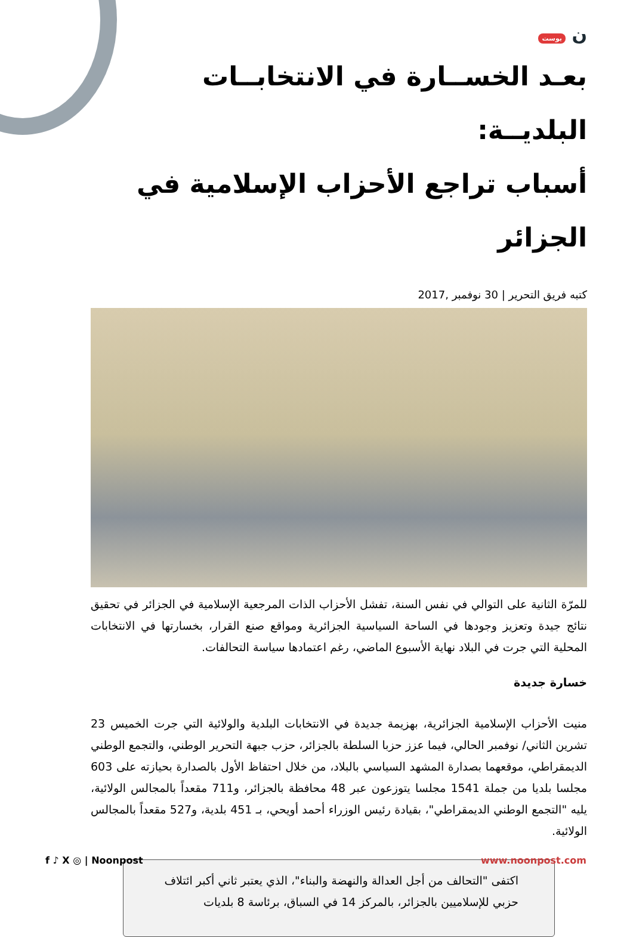ن بوست
بعـد الخســارة في الانتخابــات البلديــة:
أسباب تراجع الأحزاب الإسلامية في الجزائر
كتبه فريق التحرير | 30 نوفمبر ,2017
للمرّة الثانية على التوالي في نفس السنة، تفشل الأحزاب الذات المرجعية الإسلامية في الجزائر في تحقيق نتائج جيدة وتعزيز وجودها في الساحة السياسية الجزائرية ومواقع صنع القرار، بخسارتها في الانتخابات المحلية التي جرت في البلاد نهاية الأسبوع الماضي، رغم اعتمادها سياسة التحالفات.
خسارة جديدة
منيت الأحزاب الإسلامية الجزائرية، بهزيمة جديدة في الانتخابات البلدية والولائية التي جرت الخميس 23 تشرين الثاني/ نوفمبر الحالي، فيما عزز حزبا السلطة بالجزائر، حزب جبهة التحرير الوطني، والتجمع الوطني الديمقراطي، موقعهما بصدارة المشهد السياسي بالبلاد، من خلال احتفاظ الأول بالصدارة بحيازته على 603 مجلسا بلديا من جملة 1541 مجلسا يتوزعون عبر 48 محافظة بالجزائر، و711 مقعداً بالمجالس الولائية، يليه "التجمع الوطني الديمقراطي"، بقيادة رئيس الوزراء أحمد أويحي، بـ 451 بلدية، و527 مقعداً بالمجالس الولائية.
اكتفى "التحالف من أجل العدالة والنهضة والبناء"، الذي يعتبر ثاني أكبر ائتلاف حزبي للإسلاميين بالجزائر، بالمركز 14 في السباق، برئاسة 8 بلديات
f ♪ X ◎ | Noonpost www.noonpost.com